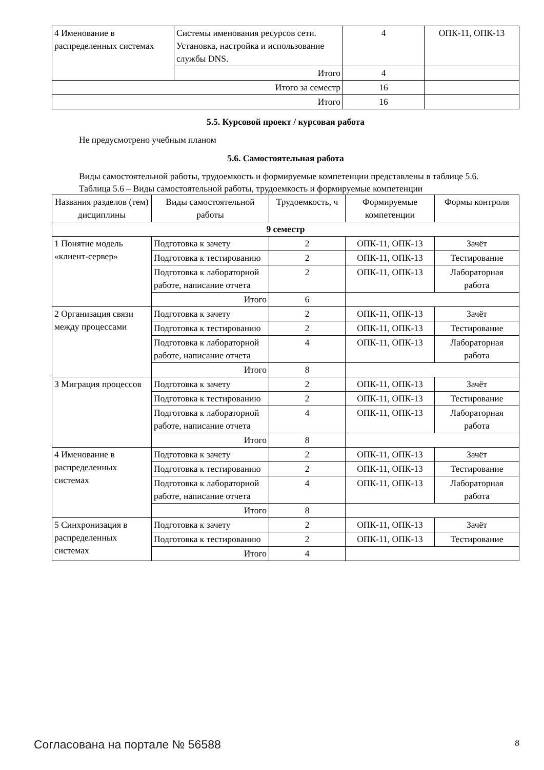| 4 Именование в распределенных системах | Системы именования ресурсов сети. Установка, настройка и использование службы DNS. | 4 | ОПК-11, ОПК-13 |
| | Итого | 4 | |
| Итого за семестр | | 16 | |
| Итого | | 16 | |
5.5. Курсовой проект / курсовая работа
Не предусмотрено учебным планом
5.6. Самостоятельная работа
Виды самостоятельной работы, трудоемкость и формируемые компетенции представлены в таблице 5.6.
Таблица 5.6 – Виды самостоятельной работы, трудоемкость и формируемые компетенции
| Названия разделов (тем) дисциплины | Виды самостоятельной работы | Трудоемкость, ч | Формируемые компетенции | Формы контроля |
| --- | --- | --- | --- | --- |
| 9 семестр | | | | |
| 1 Понятие модель «клиент-сервер» | Подготовка к зачету | 2 | ОПК-11, ОПК-13 | Зачёт |
| | Подготовка к тестированию | 2 | ОПК-11, ОПК-13 | Тестирование |
| | Подготовка к лабораторной работе, написание отчета | 2 | ОПК-11, ОПК-13 | Лабораторная работа |
| | Итого | 6 | | |
| 2 Организация связи между процессами | Подготовка к зачету | 2 | ОПК-11, ОПК-13 | Зачёт |
| | Подготовка к тестированию | 2 | ОПК-11, ОПК-13 | Тестирование |
| | Подготовка к лабораторной работе, написание отчета | 4 | ОПК-11, ОПК-13 | Лабораторная работа |
| | Итого | 8 | | |
| 3 Миграция процессов | Подготовка к зачету | 2 | ОПК-11, ОПК-13 | Зачёт |
| | Подготовка к тестированию | 2 | ОПК-11, ОПК-13 | Тестирование |
| | Подготовка к лабораторной работе, написание отчета | 4 | ОПК-11, ОПК-13 | Лабораторная работа |
| | Итого | 8 | | |
| 4 Именование в распределенных системах | Подготовка к зачету | 2 | ОПК-11, ОПК-13 | Зачёт |
| | Подготовка к тестированию | 2 | ОПК-11, ОПК-13 | Тестирование |
| | Подготовка к лабораторной работе, написание отчета | 4 | ОПК-11, ОПК-13 | Лабораторная работа |
| | Итого | 8 | | |
| 5 Синхронизация в распределенных системах | Подготовка к зачету | 2 | ОПК-11, ОПК-13 | Зачёт |
| | Подготовка к тестированию | 2 | ОПК-11, ОПК-13 | Тестирование |
| | Итого | 4 | | |
Согласована на портале № 56588 8